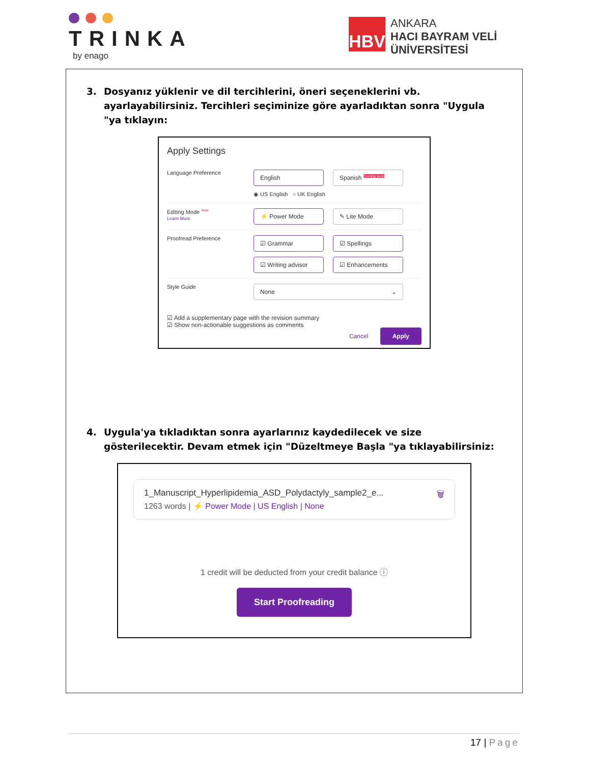TRINKA
by enago
HBV
ANKARA
HACI BAYRAM VELİ
ÜNİVERSİTESİ
3. Dosyanız yüklenir ve dil tercihlerini, öneri seçeneklerini vb. ayarlayabilirsiniz. Tercihleri seçiminize göre ayarladıktan sonra "Uygula "ya tıklayın:
Apply Settings
Language Preference
English Spanish <sup>Coming soon</sup>
◉ US English ○ UK English
Editing Mode <sup>New</sup>
Learn More
⚡ Power Mode ✎ Lite Mode
Proofread Preference
☑ Grammar ☑ Spellings
☑ Writing advisor ☑ Enhancements
Style Guide
None ⌄
☑ Add a supplementary page with the revision summary
☑ Show non-actionable suggestions as comments
Cancel Apply
4. Uygula'ya tıkladıktan sonra ayarlarınız kaydedilecek ve size gösterilecektir. Devam etmek için "Düzeltmeye Başla "ya tıklayabilirsiniz:
1_Manuscript_Hyperlipidemia_ASD_Polydactyly_sample2_e... 🗑
1263 words | ⚡ Power Mode | US English | None
1 credit will be deducted from your credit balance ⓘ
Start Proofreading
17 | Page